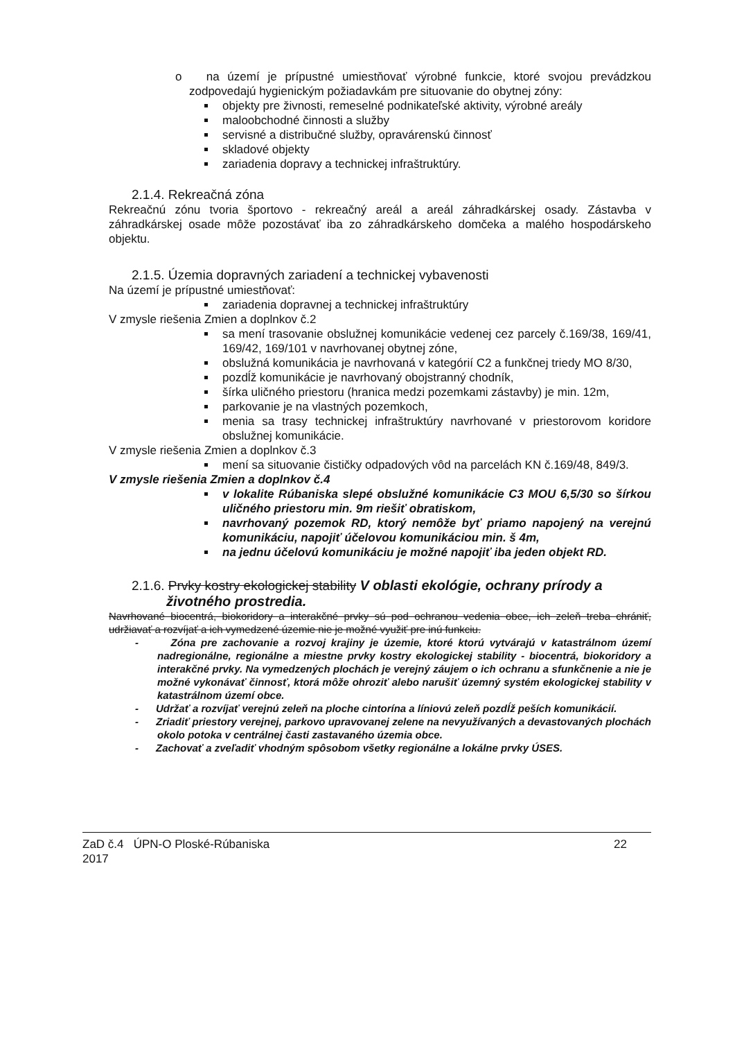o na území je prípustné umiestňovať výrobné funkcie, ktoré svojou prevádzkou zodpovedajú hygienickým požiadavkám pre situovanie do obytnej zóny:
objekty pre živnosti, remeselné podnikateľské aktivity, výrobné areály
maloobchodné činnosti a služby
servisné a distribučné služby, opravárenskú činnosť
skladové objekty
zariadenia dopravy a technickej infraštruktúry.
2.1.4. Rekreačná zóna
Rekreačnú zónu tvoria športovo - rekreačný areál a areál záhradkárskej osady. Zástavba v záhradkárskej osade môže pozostávať iba zo záhradkárskeho domčeka a malého hospodárskeho objektu.
2.1.5. Územia dopravných zariadení a technickej vybavenosti
Na území je prípustné umiestňovať:
zariadenia dopravnej a technickej infraštruktúry
V zmysle riešenia Zmien a doplnkov č.2
sa mení trasovanie obslužnej komunikácie vedenej cez parcely č.169/38, 169/41, 169/42, 169/101 v navrhovanej obytnej zóne,
obslužná komunikácia je navrhovaná v kategórií C2 a funkčnej triedy MO 8/30,
pozdĺž komunikácie je navrhovaný obojstranný chodník,
šírka uličného priestoru (hranica medzi pozemkami zástavby) je min. 12m,
parkovanie je na vlastných pozemkoch,
menia sa trasy technickej infraštruktúry navrhované v priestorovom koridore obslužnej komunikácie.
V zmysle riešenia Zmien a doplnkov č.3
mení sa situovanie čističky odpadových vôd na parcelách KN č.169/48, 849/3.
V zmysle riešenia Zmien a doplnkov č.4
v lokalite Rúbaniska slepé obslužné komunikácie C3 MOU 6,5/30 so šírkou uličného priestoru min. 9m riešiť obratiskom,
navrhovaný pozemok RD, ktorý nemôže byť priamo napojený na verejnú komunikáciu, napojiť účelovou komunikáciou min. š 4m,
na jednu účelovú komunikáciu je možné napojiť iba jeden objekt RD.
2.1.6. Prvky kostry ekologickej stability V oblasti ekológie, ochrany prírody a životného prostredia.
Navrhované biocentrá, biokoridory a interakčné prvky sú pod ochranou vedenia obce, ich zeleň treba chrániť, udržiavať a rozvíjať a ich vymedzené územie nie je možné využiť pre inú funkciu.
- Zóna pre zachovanie a rozvoj krajiny je územie, ktoré ktorú vytvárajú v katastrálnom území nadregionálne, regionálne a miestne prvky kostry ekologickej stability - biocentrá, biokoridory a interakčné prvky. Na vymedzených plochách je verejný záujem o ich ochranu a sfunkčnenie a nie je možné vykonávať činnosť, ktorá môže ohroziť alebo narušiť územný systém ekologickej stability v katastrálnom území obce.
- Udržať a rozvíjať verejnú zeleň na ploche cintorína a líniovú zeleň pozdĺž peších komunikácií.
- Zriadiť priestory verejnej, parkovo upravovanej zelene na nevyužívaných a devastovaných plochách okolo potoka v centrálnej časti zastavaného územia obce.
- Zachovať a zveľadiť vhodným spôsobom všetky regionálne a lokálne prvky ÚSES.
ZaD č.4 ÚPN-O Ploské-Rúbaniska
2017
22